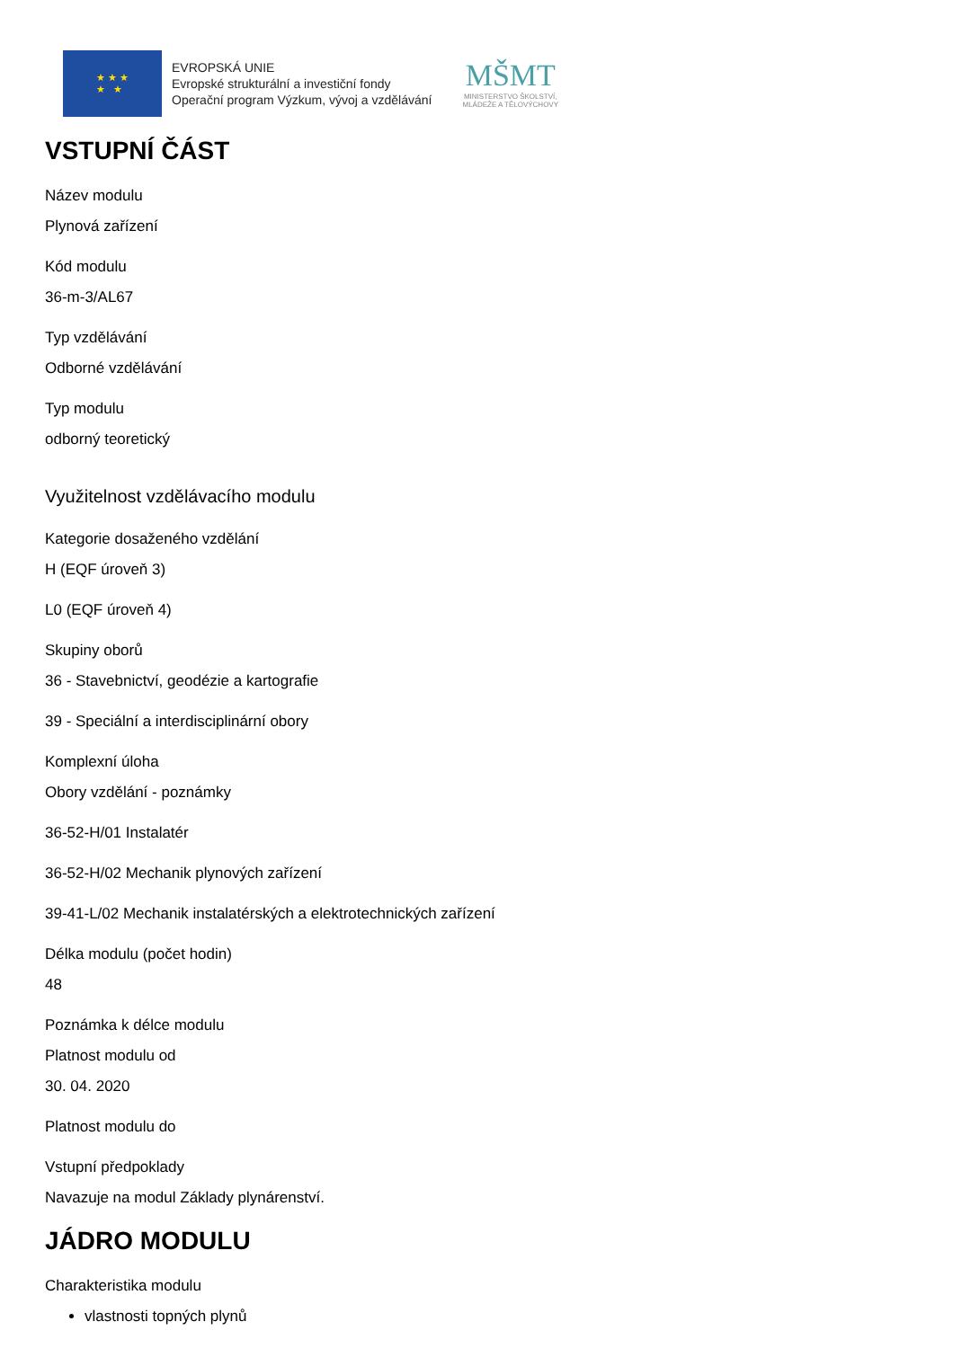★ ★ ★
★ ★
EVROPSKÁ UNIE
Evropské strukturální a investiční fondy
Operační program Výzkum, vývoj a vzdělávání
MŠMT
MINISTERSTVO ŠKOLSTVÍ,
MLÁDEŽE A TĚLOVÝCHOVY
VSTUPNÍ ČÁST
Název modulu
Plynová zařízení
Kód modulu
36-m-3/AL67
Typ vzdělávání
Odborné vzdělávání
Typ modulu
odborný teoretický
Využitelnost vzdělávacího modulu
Kategorie dosaženého vzdělání
H (EQF úroveň 3)
L0 (EQF úroveň 4)
Skupiny oborů
36 - Stavebnictví, geodézie a kartografie
39 - Speciální a interdisciplinární obory
Komplexní úloha
Obory vzdělání - poznámky
36-52-H/01 Instalatér
36-52-H/02 Mechanik plynových zařízení
39-41-L/02 Mechanik instalatérských a elektrotechnických zařízení
Délka modulu (počet hodin)
48
Poznámka k délce modulu
Platnost modulu od
30. 04. 2020
Platnost modulu do
Vstupní předpoklady
Navazuje na modul Základy plynárenství.
JÁDRO MODULU
Charakteristika modulu
vlastnosti topných plynů